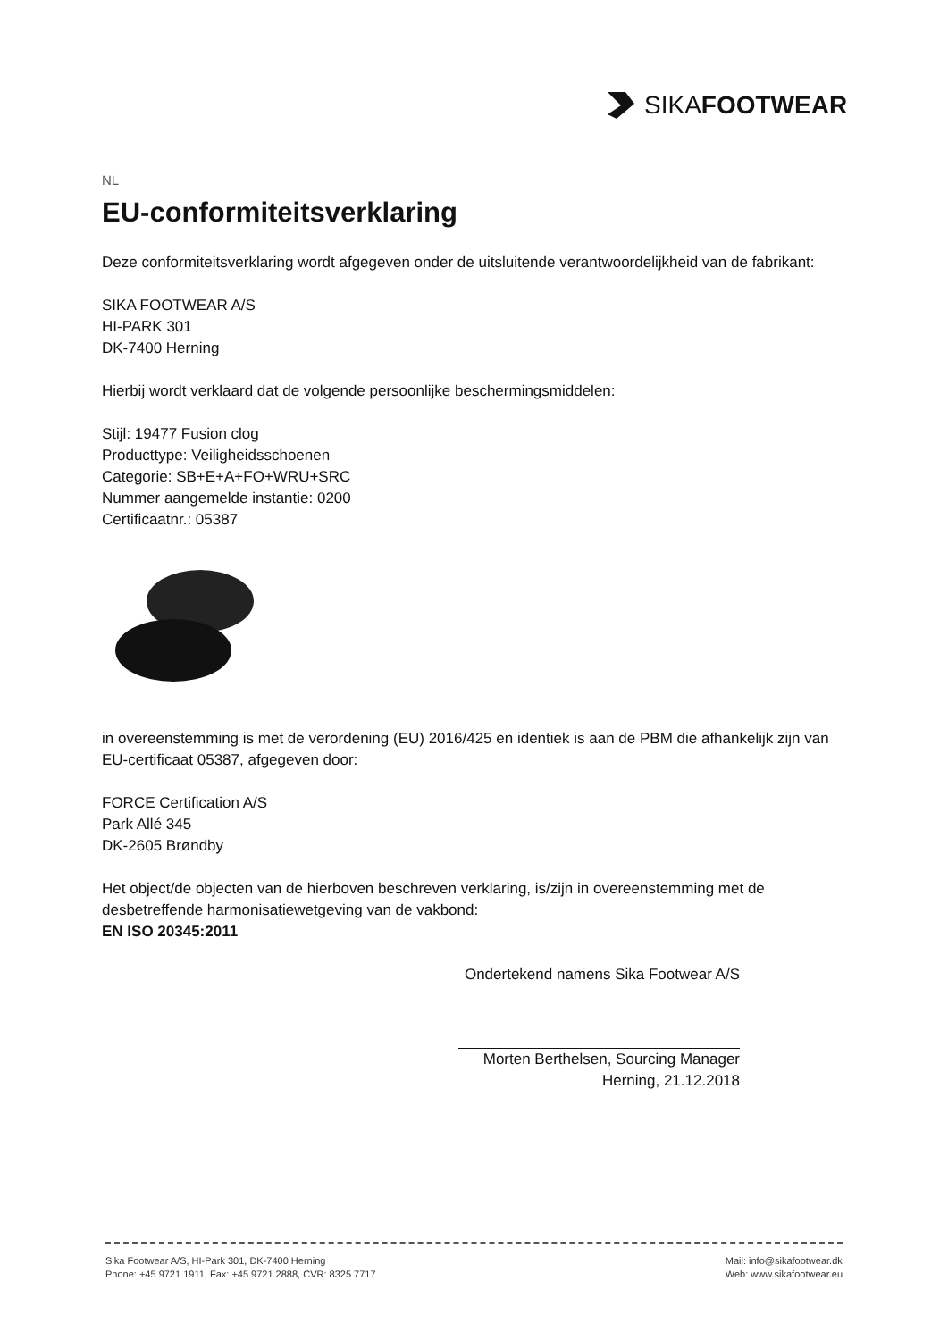SIKAFOOTWEAR
NL
EU-conformiteitsverklaring
Deze conformiteitsverklaring wordt afgegeven onder de uitsluitende verantwoordelijkheid van de fabrikant:
SIKA FOOTWEAR A/S
HI-PARK 301
DK-7400 Herning
Hierbij wordt verklaard dat de volgende persoonlijke beschermingsmiddelen:
Stijl: 19477 Fusion clog
Producttype: Veiligheidsschoenen
Categorie: SB+E+A+FO+WRU+SRC
Nummer aangemelde instantie: 0200
Certificaatnr.: 05387
in overeenstemming is met de verordening (EU) 2016/425 en identiek is aan de PBM die afhankelijk zijn van EU-certificaat 05387, afgegeven door:
FORCE Certification A/S
Park Allé 345
DK-2605 Brøndby
Het object/de objecten van de hierboven beschreven verklaring, is/zijn in overeenstemming met de desbetreffende harmonisatiewetgeving van de vakbond:
EN ISO 20345:2011
Ondertekend namens Sika Footwear A/S
Morten Berthelsen, Sourcing Manager
Herning, 21.12.2018
Sika Footwear A/S, HI-Park 301, DK-7400 Herning
Phone: +45 9721 1911, Fax: +45 9721 2888, CVR: 8325 7717
Mail: info@sikafootwear.dk
Web: www.sikafootwear.eu